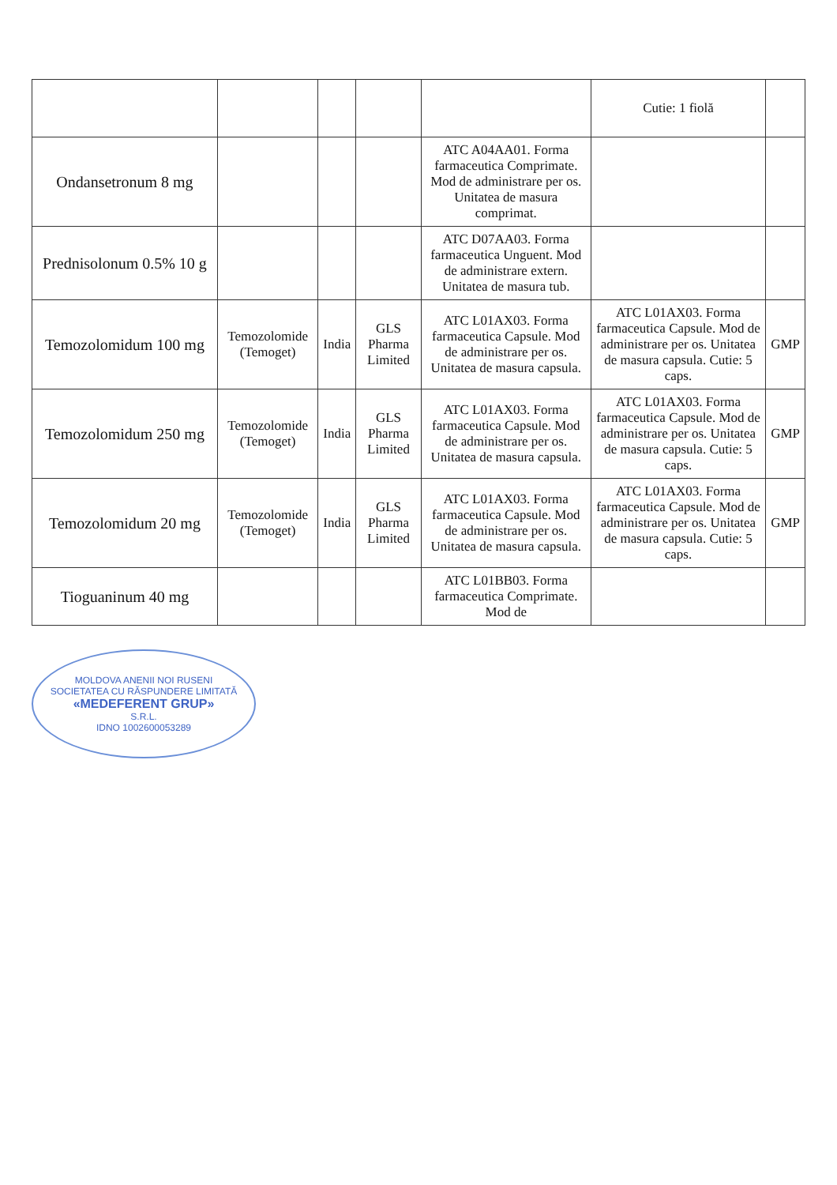| | | | | | Cutie: 1 fiolă | |
| Ondansetronum 8 mg | | | | ATC A04AA01. Forma farmaceutica Comprimate. Mod de administrare per os. Unitatea de masura comprimat. | | |
| Prednisolonum 0.5% 10 g | | | | ATC D07AA03. Forma farmaceutica Unguent. Mod de administrare extern. Unitatea de masura tub. | | |
| Temozolomidum 100 mg | Temozolomide (Temoget) | India | GLS Pharma Limited | ATC L01AX03. Forma farmaceutica Capsule. Mod de administrare per os. Unitatea de masura capsula. | ATC L01AX03. Forma farmaceutica Capsule. Mod de administrare per os. Unitatea de masura capsula. Cutie: 5 caps. | GMP |
| Temozolomidum 250 mg | Temozolomide (Temoget) | India | GLS Pharma Limited | ATC L01AX03. Forma farmaceutica Capsule. Mod de administrare per os. Unitatea de masura capsula. | ATC L01AX03. Forma farmaceutica Capsule. Mod de administrare per os. Unitatea de masura capsula. Cutie: 5 caps. | GMP |
| Temozolomidum 20 mg | Temozolomide (Temoget) | India | GLS Pharma Limited | ATC L01AX03. Forma farmaceutica Capsule. Mod de administrare per os. Unitatea de masura capsula. | ATC L01AX03. Forma farmaceutica Capsule. Mod de administrare per os. Unitatea de masura capsula. Cutie: 5 caps. | GMP |
| Tioguaninum 40 mg | | | | ATC L01BB03. Forma farmaceutica Comprimate. Mod de | | |
MOLDOVA ANENII NOI RUSENI
SOCIETATEA CU RĂSPUNDERE LIMITATĂ
«MEDEFERENT GRUP»
S.R.L.
IDNO 1002600053289